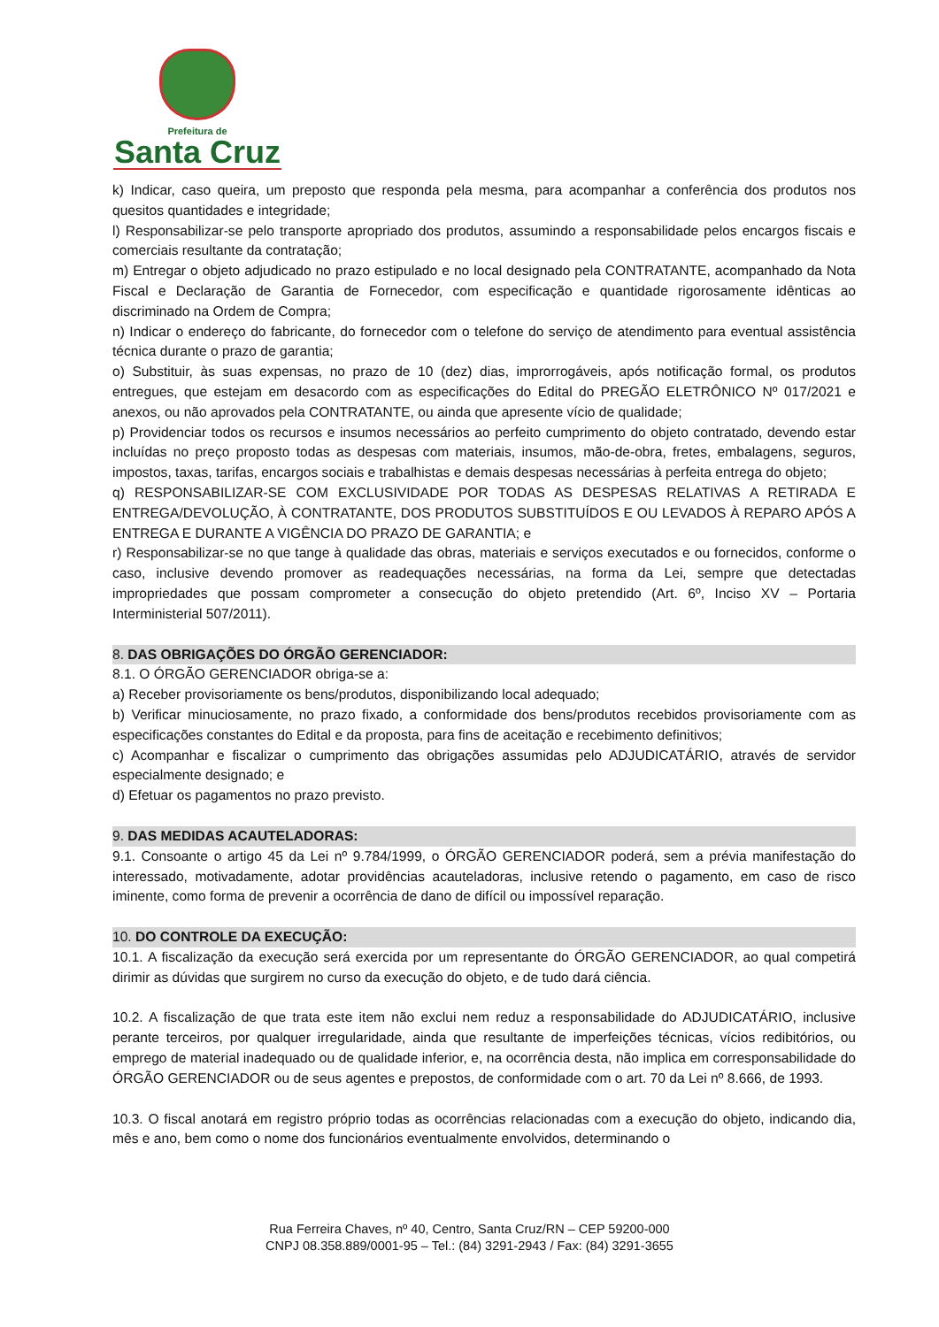Prefeitura de
Santa Cruz
k) Indicar, caso queira, um preposto que responda pela mesma, para acompanhar a conferência dos produtos nos quesitos quantidades e integridade;
l) Responsabilizar-se pelo transporte apropriado dos produtos, assumindo a responsabilidade pelos encargos fiscais e comerciais resultante da contratação;
m) Entregar o objeto adjudicado no prazo estipulado e no local designado pela CONTRATANTE, acompanhado da Nota Fiscal e Declaração de Garantia de Fornecedor, com especificação e quantidade rigorosamente idênticas ao discriminado na Ordem de Compra;
n) Indicar o endereço do fabricante, do fornecedor com o telefone do serviço de atendimento para eventual assistência técnica durante o prazo de garantia;
o) Substituir, às suas expensas, no prazo de 10 (dez) dias, improrrogáveis, após notificação formal, os produtos entregues, que estejam em desacordo com as especificações do Edital do PREGÃO ELETRÔNICO Nº 017/2021 e anexos, ou não aprovados pela CONTRATANTE, ou ainda que apresente vício de qualidade;
p) Providenciar todos os recursos e insumos necessários ao perfeito cumprimento do objeto contratado, devendo estar incluídas no preço proposto todas as despesas com materiais, insumos, mão-de-obra, fretes, embalagens, seguros, impostos, taxas, tarifas, encargos sociais e trabalhistas e demais despesas necessárias à perfeita entrega do objeto;
q) RESPONSABILIZAR-SE COM EXCLUSIVIDADE POR TODAS AS DESPESAS RELATIVAS A RETIRADA E ENTREGA/DEVOLUÇÃO, À CONTRATANTE, DOS PRODUTOS SUBSTITUÍDOS E OU LEVADOS À REPARO APÓS A ENTREGA E DURANTE A VIGÊNCIA DO PRAZO DE GARANTIA; e
r) Responsabilizar-se no que tange à qualidade das obras, materiais e serviços executados e ou fornecidos, conforme o caso, inclusive devendo promover as readequações necessárias, na forma da Lei, sempre que detectadas impropriedades que possam comprometer a consecução do objeto pretendido (Art. 6º, Inciso XV – Portaria Interministerial 507/2011).
8. DAS OBRIGAÇÕES DO ÓRGÃO GERENCIADOR:
8.1. O ÓRGÃO GERENCIADOR obriga-se a:
a) Receber provisoriamente os bens/produtos, disponibilizando local adequado;
b) Verificar minuciosamente, no prazo fixado, a conformidade dos bens/produtos recebidos provisoriamente com as especificações constantes do Edital e da proposta, para fins de aceitação e recebimento definitivos;
c) Acompanhar e fiscalizar o cumprimento das obrigações assumidas pelo ADJUDICATÁRIO, através de servidor especialmente designado; e
d) Efetuar os pagamentos no prazo previsto.
9. DAS MEDIDAS ACAUTELADORAS:
9.1. Consoante o artigo 45 da Lei nº 9.784/1999, o ÓRGÃO GERENCIADOR poderá, sem a prévia manifestação do interessado, motivadamente, adotar providências acauteladoras, inclusive retendo o pagamento, em caso de risco iminente, como forma de prevenir a ocorrência de dano de difícil ou impossível reparação.
10. DO CONTROLE DA EXECUÇÃO:
10.1. A fiscalização da execução será exercida por um representante do ÓRGÃO GERENCIADOR, ao qual competirá dirimir as dúvidas que surgirem no curso da execução do objeto, e de tudo dará ciência.
10.2. A fiscalização de que trata este item não exclui nem reduz a responsabilidade do ADJUDICATÁRIO, inclusive perante terceiros, por qualquer irregularidade, ainda que resultante de imperfeições técnicas, vícios redibitórios, ou emprego de material inadequado ou de qualidade inferior, e, na ocorrência desta, não implica em corresponsabilidade do ÓRGÃO GERENCIADOR ou de seus agentes e prepostos, de conformidade com o art. 70 da Lei nº 8.666, de 1993.
10.3. O fiscal anotará em registro próprio todas as ocorrências relacionadas com a execução do objeto, indicando dia, mês e ano, bem como o nome dos funcionários eventualmente envolvidos, determinando o
Rua Ferreira Chaves, nº 40, Centro, Santa Cruz/RN – CEP 59200-000
CNPJ 08.358.889/0001-95 – Tel.: (84) 3291-2943 / Fax: (84) 3291-3655